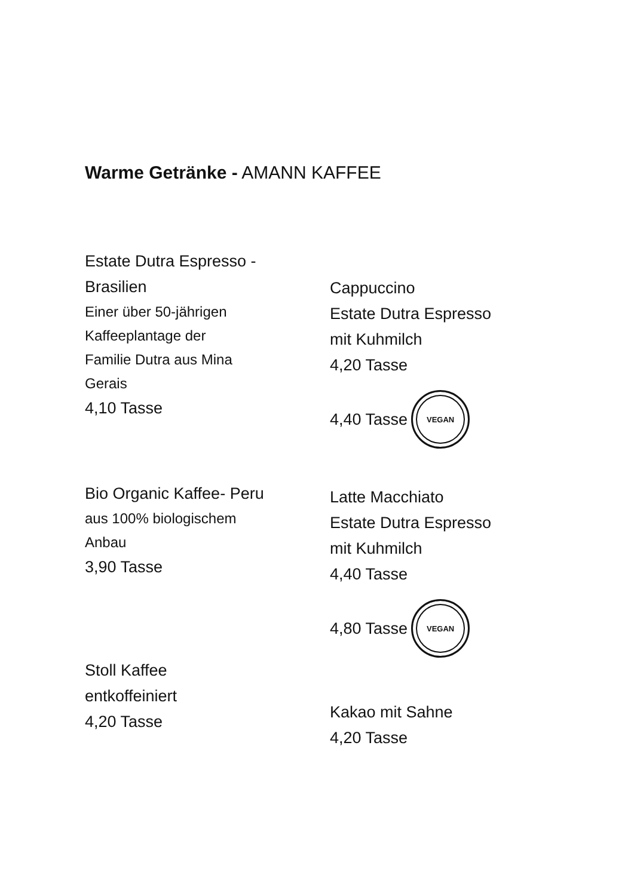Warme Getränke - AMANN KAFFEE
Estate Dutra Espresso -
Brasilien
Einer über 50-jährigen
Kaffeeplantage der
Familie Dutra aus Mina
Gerais
4,10 Tasse
Bio Organic Kaffee- Peru
aus 100% biologischem
Anbau
3,90 Tasse
Stoll Kaffee
entkoffeiniert
4,20 Tasse
Cappuccino
Estate Dutra Espresso
mit Kuhmilch
4,20 Tasse
4,40 Tasse
VEGAN
Latte Macchiato
Estate Dutra Espresso
mit Kuhmilch
4,40 Tasse
4,80 Tasse
VEGAN
Kakao mit Sahne
4,20 Tasse